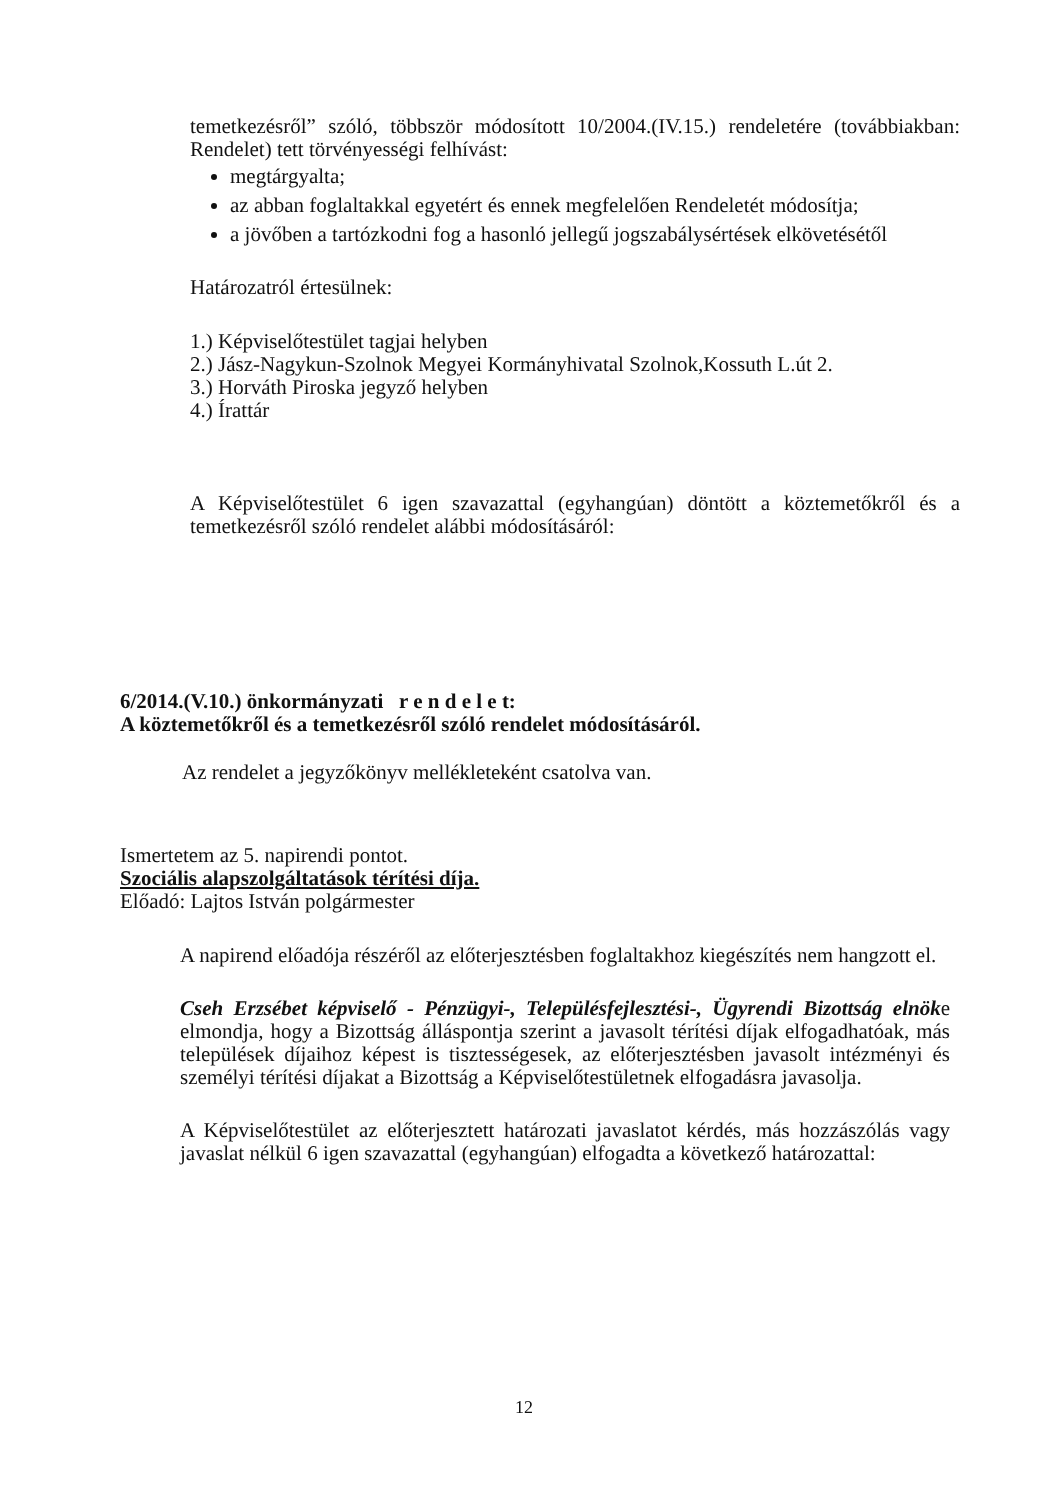temetkezésről” szóló, többször módosított 10/2004.(IV.15.) rendeletére (továbbiakban: Rendelet) tett törvényességi felhívást:
megtárgyalta;
az abban foglaltakkal egyetért és ennek megfelelően Rendeletét módosítja;
a jövőben a tartózkodni fog a hasonló jellegű jogszabálysértések elkövetésétől
Határozatról értesülnek:
1.) Képviselőtestület tagjai helyben
2.) Jász-Nagykun-Szolnok Megyei Kormányhivatal Szolnok,Kossuth L.út 2.
3.) Horváth Piroska jegyző helyben
4.) Írattár
A Képviselőtestület 6 igen szavazattal (egyhangúan) döntött a köztemetőkről és a temetkezésről szóló rendelet alábbi módosításáról:
6/2014.(V.10.) önkormányzati r e n d e l e t:
A köztemetőkről és a temetkezésről szóló rendelet módosításáról.
Az rendelet a jegyzőkönyv mellékleteként csatolva van.
Ismertetem az 5. napirendi pontot.
Szociális alapszolgáltatások térítési díja.
Előadó: Lajtos István polgármester
A napirend előadója részéről az előterjesztésben foglaltakhoz kiegészítés nem hangzott el.
Cseh Erzsébet képviselő - Pénzügyi-, Településfejlesztési-, Ügyrendi Bizottság elnöke elmondja, hogy a Bizottság álláspontja szerint a javasolt térítési díjak elfogadhatóak, más települések díjaihoz képest is tisztességesek, az előterjesztésben javasolt intézményi és személyi térítési díjakat a Bizottság a Képviselőtestületnek elfogadásra javasolja.
A Képviselőtestület az előterjesztett határozati javaslatot kérdés, más hozzászólás vagy javaslat nélkül 6 igen szavazattal (egyhangúan) elfogadta a következő határozattal:
12